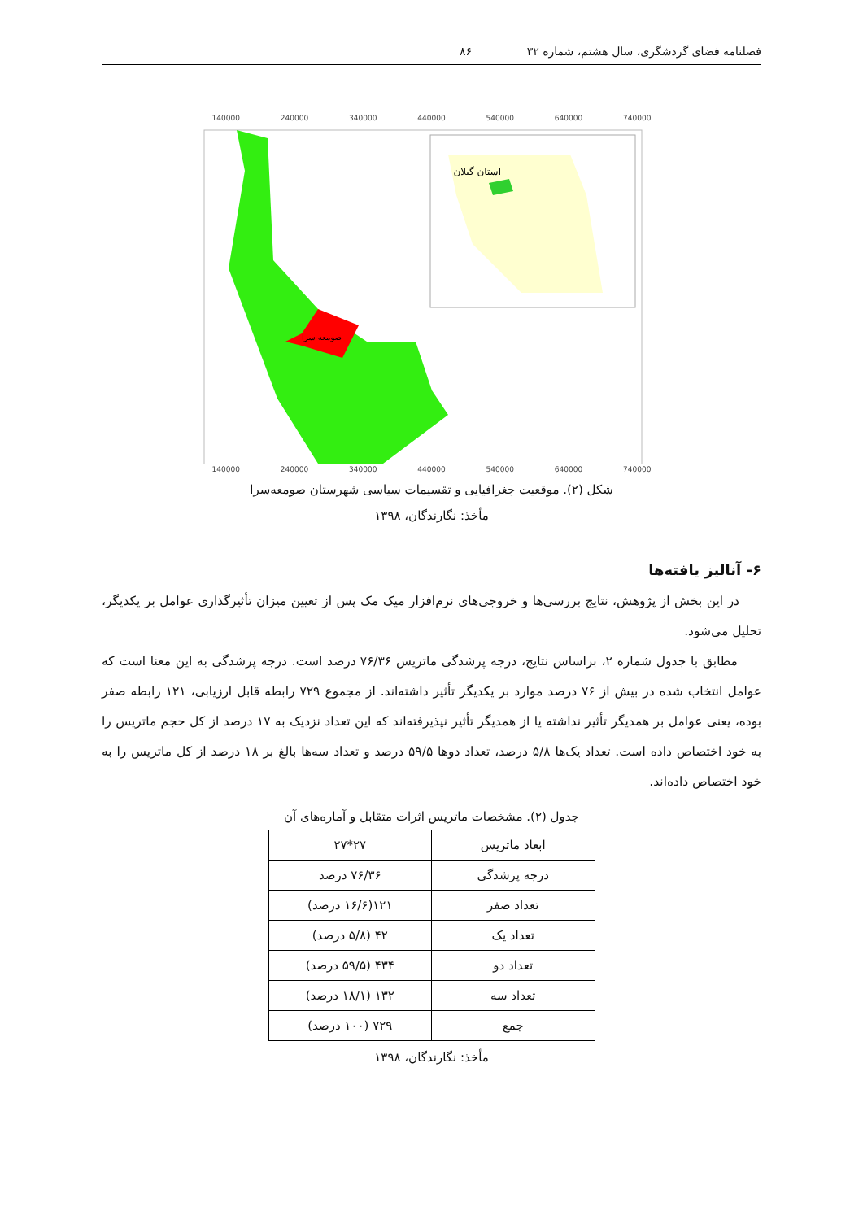فصلنامه فضای گردشگری، سال هشتم، شماره ۳۲ ۸۶
140000 240000 340000 440000 540000 640000 740000
استان گیلان
صومعه سرا
140000 240000 340000 440000 540000 640000 740000
شکل (۲). موقعیت جغرافیایی و تقسیمات سیاسی شهرستان صومعه‌سرا
مأخذ: نگارندگان، ۱۳۹۸
۶- آنالیز یافته‌ها
در این بخش از پژوهش، نتایج بررسی‌ها و خروجی‌های نرم‌افزار میک مک پس از تعیین میزان تأثیرگذاری عوامل بر یکدیگر، تحلیل می‌شود.
مطابق با جدول شماره ۲، براساس نتایج، درجه پرشدگی ماتریس ۷۶/۳۶ درصد است. درجه پرشدگی به این معنا است که عوامل انتخاب شده در بیش از ۷۶ درصد موارد بر یکدیگر تأثیر داشته‌اند. از مجموع ۷۲۹ رابطه قابل ارزیابی، ۱۲۱ رابطه صفر بوده، یعنی عوامل بر همدیگر تأثیر نداشته یا از همدیگر تأثیر نپذیرفته‌اند که این تعداد نزدیک به ۱۷ درصد از کل حجم ماتریس را به خود اختصاص داده است. تعداد یک‌ها ۵/۸ درصد، تعداد دوها ۵۹/۵ درصد و تعداد سه‌ها بالغ بر ۱۸ درصد از کل ماتریس را به خود اختصاص داده‌اند.
جدول (۲). مشخصات ماتریس اثرات متقابل و آماره‌های آن
| ابعاد ماتریس | ۲۷*۲۷ |
| درجه پرشدگی | ۷۶/۳۶ درصد |
| تعداد صفر | ۱۲۱(۱۶/۶ درصد) |
| تعداد یک | ۴۲ (۵/۸ درصد) |
| تعداد دو | ۴۳۴ (۵۹/۵ درصد) |
| تعداد سه | ۱۳۲ (۱۸/۱ درصد) |
| جمع | ۷۲۹ (۱۰۰ درصد) |
مأخذ: نگارندگان، ۱۳۹۸